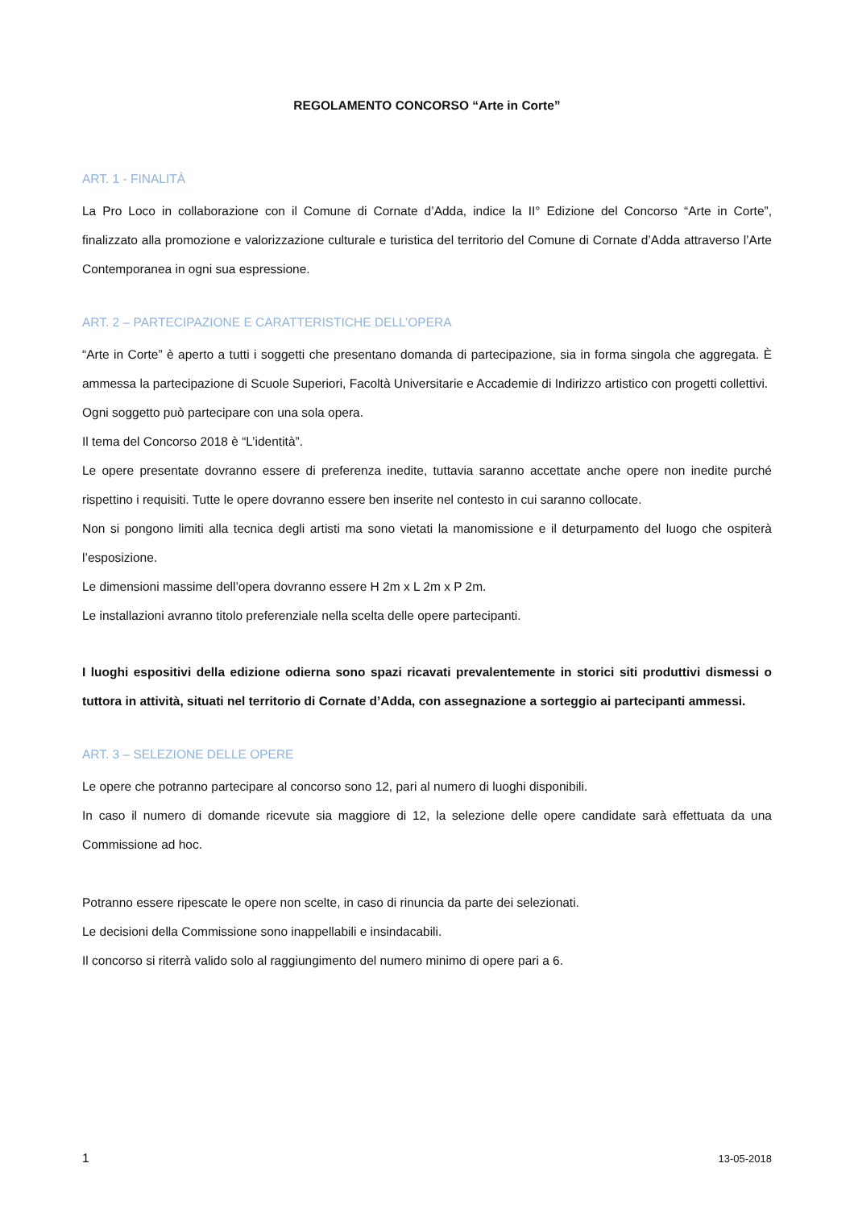REGOLAMENTO CONCORSO “Arte in Corte”
ART. 1 - FINALITÀ
La Pro Loco in collaborazione con il Comune di Cornate d’Adda, indice la II° Edizione del Concorso “Arte in Corte”, finalizzato alla promozione e valorizzazione culturale e turistica del territorio del Comune di Cornate d’Adda attraverso l’Arte Contemporanea in ogni sua espressione.
ART. 2 – PARTECIPAZIONE E CARATTERISTICHE DELL’OPERA
“Arte in Corte” è aperto a tutti i soggetti che presentano domanda di partecipazione, sia in forma singola che aggregata. È ammessa la partecipazione di Scuole Superiori, Facoltà Universitarie e Accademie di Indirizzo artistico con progetti collettivi.
Ogni soggetto può partecipare con una sola opera.
Il tema del Concorso 2018 è “L’identità”.
Le opere presentate dovranno essere di preferenza inedite, tuttavia saranno accettate anche opere non inedite purché rispettino i requisiti. Tutte le opere dovranno essere ben inserite nel contesto in cui saranno collocate.
Non si pongono limiti alla tecnica degli artisti ma sono vietati la manomissione e il deturpamento del luogo che ospiterà l’esposizione.
Le dimensioni massime dell’opera dovranno essere H 2m x L 2m x P 2m.
Le installazioni avranno titolo preferenziale nella scelta delle opere partecipanti.
I luoghi espositivi della edizione odierna sono spazi ricavati prevalentemente in storici siti produttivi dismessi o tuttora in attività, situati nel territorio di Cornate d’Adda, con assegnazione a sorteggio ai partecipanti ammessi.
ART. 3 – SELEZIONE DELLE OPERE
Le opere che potranno partecipare al concorso sono 12, pari al numero di luoghi disponibili.
In caso il numero di domande ricevute sia maggiore di 12, la selezione delle opere candidate sarà effettuata da una Commissione ad hoc.
Potranno essere ripescate le opere non scelte, in caso di rinuncia da parte dei selezionati.
Le decisioni della Commissione sono inappellabili e insindacabili.
Il concorso si riterrà valido solo al raggiungimento del numero minimo di opere pari a 6.
1 13-05-2018